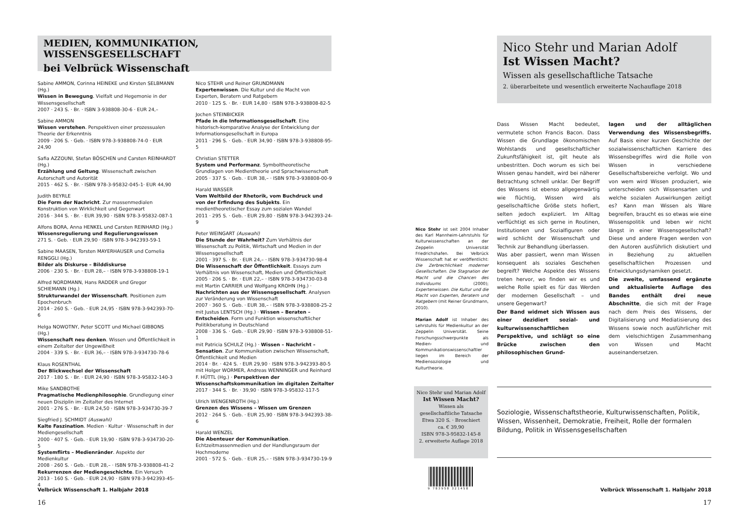MEDIEN, KOMMUNIKATION, WISSENSGESELLSCHAFT
bei Velbrück Wissenschaft
Sabine AMMON, Corinna HEINEKE und Kirsten SELBMANN (Hg.)
Wissen in Bewegung. Vielfalt und Hegemonie in der Wissensgesellschaft
2007 · 243 S. · Br. · ISBN 3-938808-30-6 · EUR 24,–
Sabine AMMON
Wissen verstehen. Perspektiven einer prozessualen Theorie der Erkenntnis
2009 · 206 S. · Geb. · ISBN 978-3-938808-74-0 · EUR 24,90
Safia AZZOUNI, Stefan BÖSCHEN und Carsten REINHARDT (Hg.)
Erzählung und Geltung. Wissenschaft zwischen Autorschaft und Autorität
2015 · 462 S. · Br. · ISBN 978-3-95832-045-1· EUR 44,90
Judith BEYRLE
Die Form der Nachricht. Zur massenmedialen Konstruktion von Wirklichkeit und Gegenwart
2016 · 344 S. · Br. · EUR 39,90 · ISBN 978-3-95832-087-1
Alfons BORA, Anna HENKEL und Carsten REINHARD (Hg.)
Wissensregulierung und Regulierungswissen
271 S. · Geb. · EUR 29,90 · ISBN 978-3-942393-59-1
Sabine MAASEN, Torsten MAYERHAUSER und Cornelia RENGGLI (Hg.)
Bilder als Diskurse – Bilddiskurse
2006 · 230 S. · Br. · EUR 28,– · ISBN 978-3-938808-19-1
Alfred NORDMANN, Hans RADDER und Gregor SCHIEMANN (Hg.)
Strukturwandel der Wissenschaft. Positionen zum Epochenbruch
2014 · 260 S. · Geb. · EUR 24,95 · ISBN 978-3-942393-70-6
Helga NOWOTNY, Peter SCOTT und Michael GIBBONS (Hg.)
Wissenschaft neu denken. Wissen und Öffentlichkeit in einem Zeitalter der Ungewißheit
2004 · 339 S. · Br. · EUR 36,– · ISBN 978-3-934730-78-6
Klaus ROSENTHAL
Der Blickwechsel der Wissenschaft
2017 · 180 S. · Br. · EUR 24,90 · ISBN 978-3-95832-140-3
Mike SANDBOTHE
Pragmatische Medienphilosophie. Grundlegung einer neuen Disziplin im Zeitalter des Internet
2001 · 276 S. · Br. · EUR 24,50 · ISBN 978-3-934730-39-7
Siegfried J. SCHMIDT (Auswahl)
Kalte Faszination. Medien · Kultur · Wissenschaft in der Mediengesellschaft
2000 · 407 S. · Geb. · EUR 19,90 · ISBN 978-3-934730-20-5
Systemflirts – Medienränder. Aspekte der Medienkultur
2008 · 260 S. · Geb. · EUR 28,– · ISBN 978-3-938808-41-2
Rekurrenzen der Mediengeschichte. Ein Versuch
2013 · 160 S. · Geb. · EUR 24,90 · ISBN 978-3-942393-45-4
Nico STEHR und Reiner GRUNDMANN
Expertenwissen. Die Kultur und die Macht von Experten, Beratern und Ratgebern
2010 · 125 S. · Br. · EUR 14,80 · ISBN 978-3-938808-82-5
Jochen STEINBICKER
Pfade in die Informationsgesellschaft. Eine historisch-komparative Analyse der Entwicklung der Informationsgesellschaft in Europa
2011 · 296 S. · Geb. · EUR 34,90 · ISBN 978-3-938808-95-5
Christian STETTER
System und Performanz. Symboltheoretische Grundlagen von Medientheorie und Sprachwissenschaft
2005 · 337 S. · Geb. · EUR 38,– · ISBN 978-3-938808-00-9
Harald WASSER
Vom Weltbild der Rhetorik, vom Buchdruck und von der Erfindung des Subjekts. Ein medientheoretischer Essay zum sozialen Wandel
2011 · 295 S. · Geb. · EUR 29,80 · ISBN 978-3-942393-24-9
Peter WEINGART (Auswahl)
Die Stunde der Wahrheit? Zum Verhältnis der Wissenschaft zu Politik, Wirtschaft und Medien in der Wissensgesellschaft
2001 · 397 S. · Br. · EUR 24,– · ISBN 978-3-934730-98-4
Die Wissenschaft der Öffentlichkeit. Essays zum Verhältnis von Wissenschaft, Medien und Öffentlichkeit
2005 · 206 S. · Br. · EUR 22,– · ISBN 978-3-934730-03-8
mit Martin CARRIER und Wolfgang KROHN (Hg.) · Nachrichten aus der Wissensgesellschaft. Analysen zur Veränderung von Wissenschaft
2007 · 360 S. · Geb. · EUR 38,– · ISBN 978-3-938808-25-2
mit Justus LENTSCH (Hg.) · Wissen – Beraten – Entscheiden. Form und Funktion wissenschaftlicher Politikberatung in Deutschland
2008 · 336 S. · Geb. · EUR 29,90 · ISBN 978-3-938808-51-1
mit Patricia SCHULZ (Hg.) · Wissen – Nachricht – Sensation. Zur Kommunikation zwischen Wissenschaft, Öffentlichkeit und Medien
2014 · Br. · 424 S. · EUR 29,90 · ISBN 978-3-942393-80-5
mit Holger WORMER, Andreas WENNINGER und Reinhard F. HÜTTL (Hg.) · Perspektiven der Wissenschaftskommunikation im digitalen Zeitalter
2017 · 344 S. · Br. · 39,90 · ISBN 978-3-95832-117-5
Ulrich WENGENROTH (Hg.)
Grenzen des Wissens – Wissen um Grenzen
2012 · 264 S. · Geb. · EUR 25,90 · ISBN 978-3-942393-38-6
Harald WENZEL
Die Abenteuer der Kommunikation. Echtzeitmassenmedien und der Handlungsraum der Hochmoderne
2001 · 572 S. · Geb. · EUR 25,– · ISBN 978-3-934730-19-9
Velbrück Wissenschaft 1. Halbjahr 2018
16
Nico Stehr und Marian Adolf
Ist Wissen Macht?
Wissen als gesellschaftliche Tatsache
2. überarbeitete und wesentlich erweiterte Nachauflage 2018
Nico Stehr ist seit 2004 Inhaber des Karl Mannheim-Lehrstuhls für Kulturwissenschaften an der Zeppelin Universität Friedrichshafen. Bei Velbrück Wissenschaft hat er veröffentlicht: Die Zerbrechlichkeit moderner Gesellschaften. Die Stagnation der Macht und die Chancen des Individuums (2000); Expertenwissen. Die Kultur und die Macht von Experten, Beratern und Ratgebern (mit Reiner Grundmann, 2010).
Marian Adolf ist Inhaber des Lehrstuhls für Medienkultur an der Zeppelin Universität. Seine Forschungsschwerpunkte als Medien- und Kommunikationswissenschaftler liegen im Bereich der Mediensoziologie und Kulturtheorie.
Dass Wissen Macht bedeutet, vermutete schon Francis Bacon. Dass Wissen die Grundlage ökonomischen Wohlstands und gesellschaftlicher Zukunftsfähigkeit ist, gilt heute als unbestritten. Doch worum es sich bei Wissen genau handelt, wird bei näherer Betrachtung schnell unklar. Der Begriff des Wissens ist ebenso allgegenwärtig wie flüchtig, Wissen wird als gesellschaftliche Größe stets hofiert, selten jedoch expliziert. Im Alltag verflüchtigt es sich gerne in Routinen, Institutionen und Sozialfiguren oder wird schlicht der Wissenschaft und Technik zur Behandlung überlassen.
Was aber passiert, wenn man Wissen konsequent als soziales Geschehen begreift? Welche Aspekte des Wissens treten hervor, wo finden wir es und welche Rolle spielt es für das Werden der modernen Gesellschaft – und unsere Gegenwart?
Der Band widmet sich Wissen aus einer dezidiert sozial- und kulturwissenschaftlichen Perspektive, und schlägt so eine Brücke zwischen den philosophischen Grund-
lagen und der alltäglichen Verwendung des Wissensbegriffs. Auf Basis einer kurzen Geschichte der sozialwissenschaftlichen Karriere des Wissensbegriffes wird die Rolle von Wissen in verschiedene Gesellschaftsbereiche verfolgt. Wo und von wem wird Wissen produziert, wie unterscheiden sich Wissensarten und welche sozialen Auswirkungen zeitigt es? Kann man Wissen als Ware begreifen, braucht es so etwas wie eine Wissenspolitik und leben wir nicht längst in einer Wissensgesellschaft? Diese und andere Fragen werden von den Autoren ausführlich diskutiert und in Beziehung zu aktuellen gesellschaftlichen Prozessen und Entwicklungsdynamiken gesetzt.
Die zweite, umfassend ergänzte und aktualisierte Auflage des Bandes enthält drei neue Abschnitte, die sich mit der Frage nach dem Preis des Wissens, der Digitalisierung und Mediatisierung des Wissens sowie noch ausführlicher mit dem vielschichtigen Zusammenhang von Wissen und Macht auseinandersetzen.
Nico Stehr und Marian Adolf
Ist Wissen Macht?
Wissen als
gesellschaftliche Tatsache
Etwa 320 S. · Broschiert
ca. € 39,90
ISBN 978-3-95832-145-8
2. erweiterte Auflage 2018
9 783958 321458
Soziologie, Wissenschaftstheorie, Kulturwissenschaften, Politik, Wissen, Wissenheit, Demokratie, Freiheit, Rolle der formalen Bildung, Politik in Wissensgesellschaften
Velbrück Wissenschaft 1. Halbjahr 2018
17